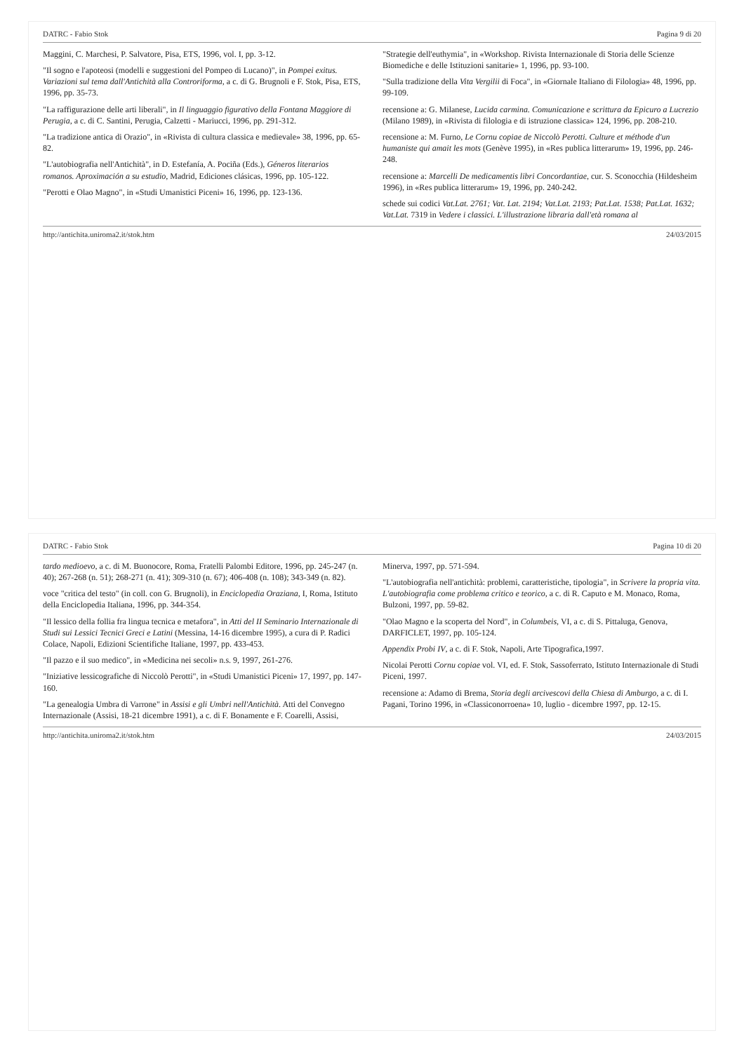DATRC - Fabio Stok Pagina 9 di 20
Maggini, C. Marchesi, P. Salvatore, Pisa, ETS, 1996, vol. I, pp. 3-12.
"Il sogno e l'apoteosi (modelli e suggestioni del Pompeo di Lucano)", in Pompei exitus. Variazioni sul tema dall'Antichità alla Controriforma, a c. di G. Brugnoli e F. Stok, Pisa, ETS, 1996, pp. 35-73.
"La raffigurazione delle arti liberali", in Il linguaggio figurativo della Fontana Maggiore di Perugia, a c. di C. Santini, Perugia, Calzetti - Mariucci, 1996, pp. 291-312.
"La tradizione antica di Orazio", in «Rivista di cultura classica e medievale» 38, 1996, pp. 65-82.
"L'autobiografia nell'Antichità", in D. Estefanía, A. Pociña (Eds.), Géneros literarios romanos. Aproximación a su estudio, Madrid, Ediciones clásicas, 1996, pp. 105-122.
"Perotti e Olao Magno", in «Studi Umanistici Piceni» 16, 1996, pp. 123-136.
"Strategie dell'euthymia", in «Workshop. Rivista Internazionale di Storia delle Scienze Biomediche e delle Istituzioni sanitarie» 1, 1996, pp. 93-100.
"Sulla tradizione della Vita Vergilii di Foca", in «Giornale Italiano di Filologia» 48, 1996, pp. 99-109.
recensione a: G. Milanese, Lucida carmina. Comunicazione e scrittura da Epicuro a Lucrezio (Milano 1989), in «Rivista di filologia e di istruzione classica» 124, 1996, pp. 208-210.
recensione a: M. Furno, Le Cornu copiae de Niccolò Perotti. Culture et méthode d'un humaniste qui amait les mots (Genève 1995), in «Res publica litterarum» 19, 1996, pp. 246-248.
recensione a: Marcelli De medicamentis libri Concordantiae, cur. S. Sconocchia (Hildesheim 1996), in «Res publica litterarum» 19, 1996, pp. 240-242.
schede sui codici Vat.Lat. 2761; Vat. Lat. 2194; Vat.Lat. 2193; Pat.Lat. 1538; Pat.Lat. 1632; Vat.Lat. 7319 in Vedere i classici. L'illustrazione libraria dall'età romana al
http://antichita.uniroma2.it/stok.htm 24/03/2015
DATRC - Fabio Stok Pagina 10 di 20
tardo medioevo, a c. di M. Buonocore, Roma, Fratelli Palombi Editore, 1996, pp. 245-247 (n. 40); 267-268 (n. 51); 268-271 (n. 41); 309-310 (n. 67); 406-408 (n. 108); 343-349 (n. 82).
voce "critica del testo" (in coll. con G. Brugnoli), in Enciclopedia Oraziana, I, Roma, Istituto della Enciclopedia Italiana, 1996, pp. 344-354.
"Il lessico della follia fra lingua tecnica e metafora", in Atti del II Seminario Internazionale di Studi sui Lessici Tecnici Greci e Latini (Messina, 14-16 dicembre 1995), a cura di P. Radici Colace, Napoli, Edizioni Scientifiche Italiane, 1997, pp. 433-453.
"Il pazzo e il suo medico", in «Medicina nei secoli» n.s. 9, 1997, 261-276.
"Iniziative lessicografiche di Niccolò Perotti", in «Studi Umanistici Piceni» 17, 1997, pp. 147-160.
"La genealogia Umbra di Varrone" in Assisi e gli Umbri nell'Antichità. Atti del Convegno Internazionale (Assisi, 18-21 dicembre 1991), a c. di F. Bonamente e F. Coarelli, Assisi, Minerva, 1997, pp. 571-594.
"L'autobiografia nell'antichità: problemi, caratteristiche, tipologia", in Scrivere la propria vita. L'autobiografia come problema critico e teorico, a c. di R. Caputo e M. Monaco, Roma, Bulzoni, 1997, pp. 59-82.
"Olao Magno e la scoperta del Nord", in Columbeis, VI, a c. di S. Pittaluga, Genova, DARFICLET, 1997, pp. 105-124.
Appendix Probi IV, a c. di F. Stok, Napoli, Arte Tipografica,1997.
Nicolai Perotti Cornu copiae vol. VI, ed. F. Stok, Sassoferrato, Istituto Internazionale di Studi Piceni, 1997.
recensione a: Adamo di Brema, Storia degli arcivescovi della Chiesa di Amburgo, a c. di I. Pagani, Torino 1996, in «Classiconorroena» 10, luglio - dicembre 1997, pp. 12-15.
http://antichita.uniroma2.it/stok.htm 24/03/2015